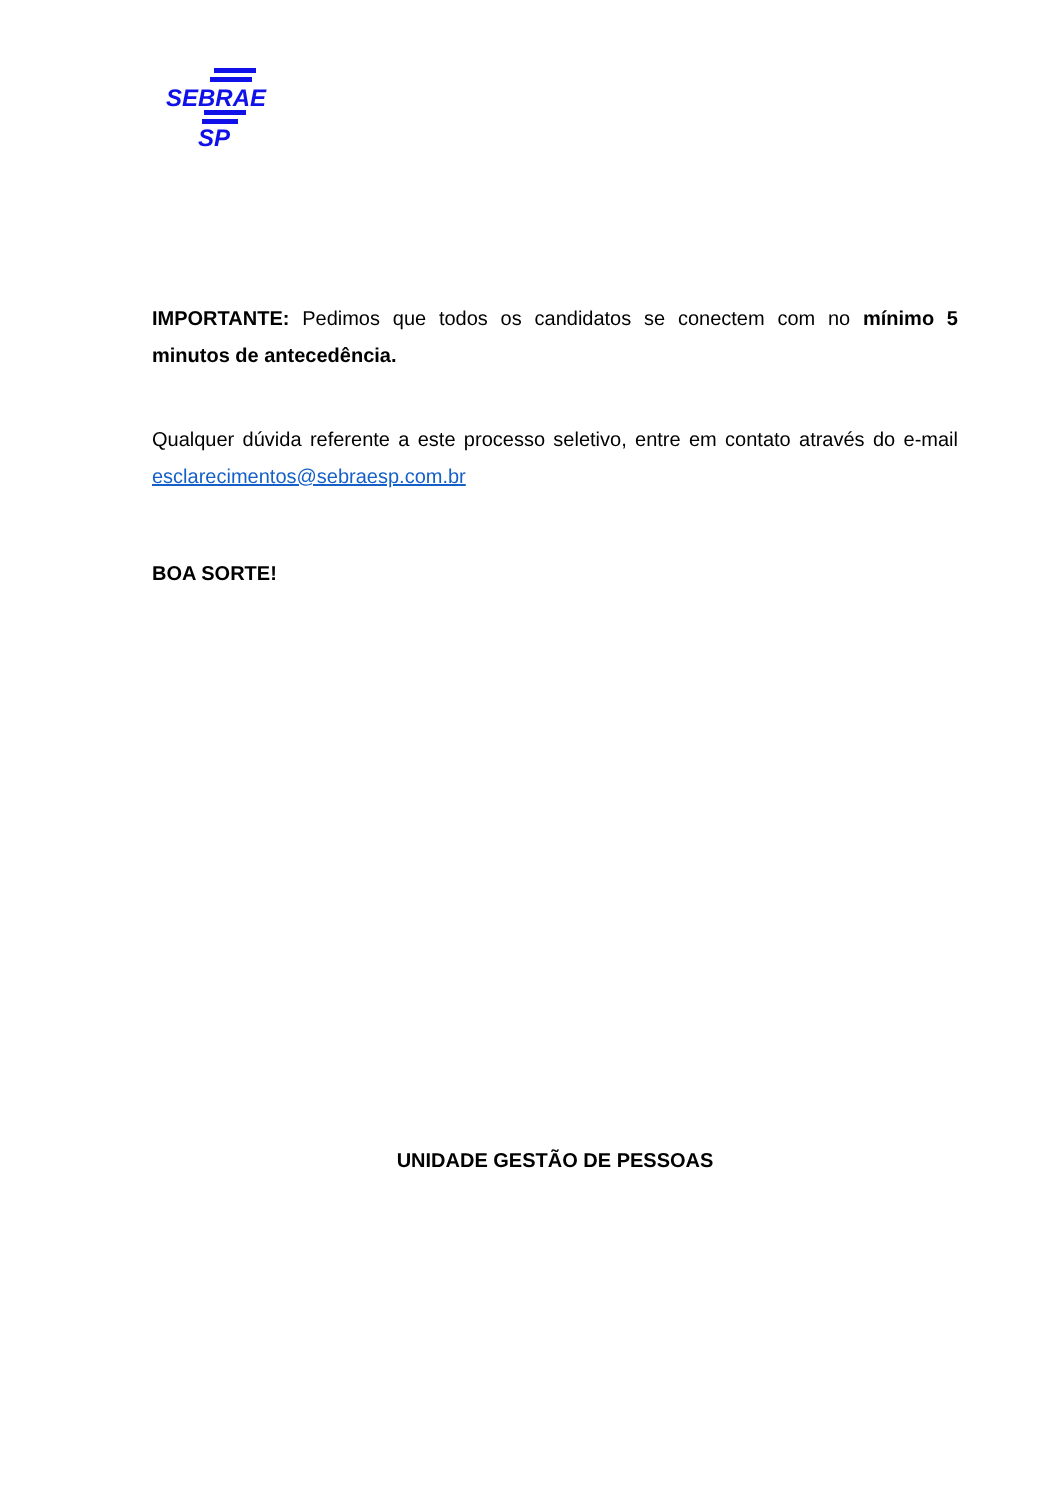SEBRAE
SP
IMPORTANTE: Pedimos que todos os candidatos se conectem com no mínimo 5 minutos de antecedência.
Qualquer dúvida referente a este processo seletivo, entre em contato através do e-mail esclarecimentos@sebraesp.com.br
BOA SORTE!
UNIDADE GESTÃO DE PESSOAS